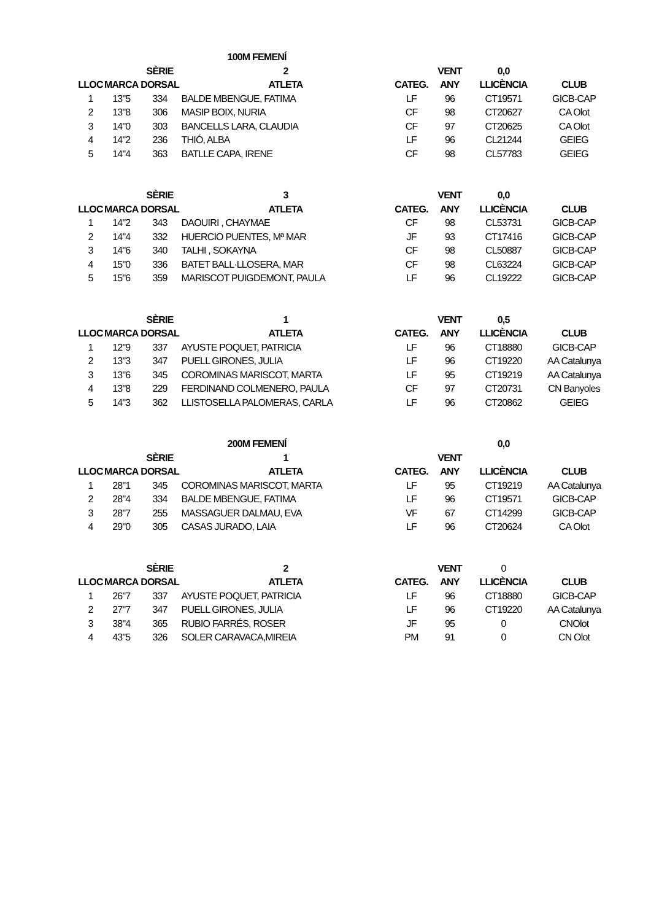| | | | 100M FEMENÍ | | | | |
| | | SÈRIE | 2 | | VENT | 0,0 | |
| LLOC | MARCA | DORSAL | ATLETA | CATEG. | ANY | LLICÈNCIA | CLUB |
| 1 | 13"5 | 334 | BALDE MBENGUE, FATIMA | LF | 96 | CT19571 | GICB-CAP |
| 2 | 13"8 | 306 | MASIP BOIX, NURIA | CF | 98 | CT20627 | CA Olot |
| 3 | 14"0 | 303 | BANCELLS LARA, CLAUDIA | CF | 97 | CT20625 | CA Olot |
| 4 | 14"2 | 236 | THIÓ, ALBA | LF | 96 | CL21244 | GEIEG |
| 5 | 14"4 | 363 | BATLLE CAPA, IRENE | CF | 98 | CL57783 | GEIEG |
| | | SÈRIE | 3 | | VENT | 0,0 | |
| LLOC | MARCA | DORSAL | ATLETA | CATEG. | ANY | LLICÈNCIA | CLUB |
| 1 | 14"2 | 343 | DAOUIRI , CHAYMAE | CF | 98 | CL53731 | GICB-CAP |
| 2 | 14"4 | 332 | HUERCIO PUENTES, Mª MAR | JF | 93 | CT17416 | GICB-CAP |
| 3 | 14"6 | 340 | TALHI , SOKAYNA | CF | 98 | CL50887 | GICB-CAP |
| 4 | 15"0 | 336 | BATET BALL·LLOSERA, MAR | CF | 98 | CL63224 | GICB-CAP |
| 5 | 15"6 | 359 | MARISCOT PUIGDEMONT, PAULA | LF | 96 | CL19222 | GICB-CAP |
| | | SÈRIE | 1 | | VENT | 0,5 | |
| LLOC | MARCA | DORSAL | ATLETA | CATEG. | ANY | LLICÈNCIA | CLUB |
| 1 | 12"9 | 337 | AYUSTE POQUET, PATRICIA | LF | 96 | CT18880 | GICB-CAP |
| 2 | 13"3 | 347 | PUELL GIRONES, JULIA | LF | 96 | CT19220 | AA Catalunya |
| 3 | 13"6 | 345 | COROMINAS MARISCOT, MARTA | LF | 95 | CT19219 | AA Catalunya |
| 4 | 13"8 | 229 | FERDINAND COLMENERO, PAULA | CF | 97 | CT20731 | CN Banyoles |
| 5 | 14"3 | 362 | LLISTOSELLA PALOMERAS, CARLA | LF | 96 | CT20862 | GEIEG |
| | | | 200M FEMENÍ | | | 0,0 | |
| | | SÈRIE | 1 | | VENT | | |
| LLOC | MARCA | DORSAL | ATLETA | CATEG. | ANY | LLICÈNCIA | CLUB |
| 1 | 28"1 | 345 | COROMINAS MARISCOT, MARTA | LF | 95 | CT19219 | AA Catalunya |
| 2 | 28"4 | 334 | BALDE MBENGUE, FATIMA | LF | 96 | CT19571 | GICB-CAP |
| 3 | 28"7 | 255 | MASSAGUER DALMAU, EVA | VF | 67 | CT14299 | GICB-CAP |
| 4 | 29"0 | 305 | CASAS JURADO, LAIA | LF | 96 | CT20624 | CA Olot |
| | | SÈRIE | 2 | | VENT | 0 | |
| LLOC | MARCA | DORSAL | ATLETA | CATEG. | ANY | LLICÈNCIA | CLUB |
| 1 | 26"7 | 337 | AYUSTE POQUET, PATRICIA | LF | 96 | CT18880 | GICB-CAP |
| 2 | 27"7 | 347 | PUELL GIRONES, JULIA | LF | 96 | CT19220 | AA Catalunya |
| 3 | 38"4 | 365 | RUBIO FARRÉS, ROSER | JF | 95 | 0 | CNOlot |
| 4 | 43"5 | 326 | SOLER CARAVACA,MIREIA | PM | 91 | 0 | CN Olot |